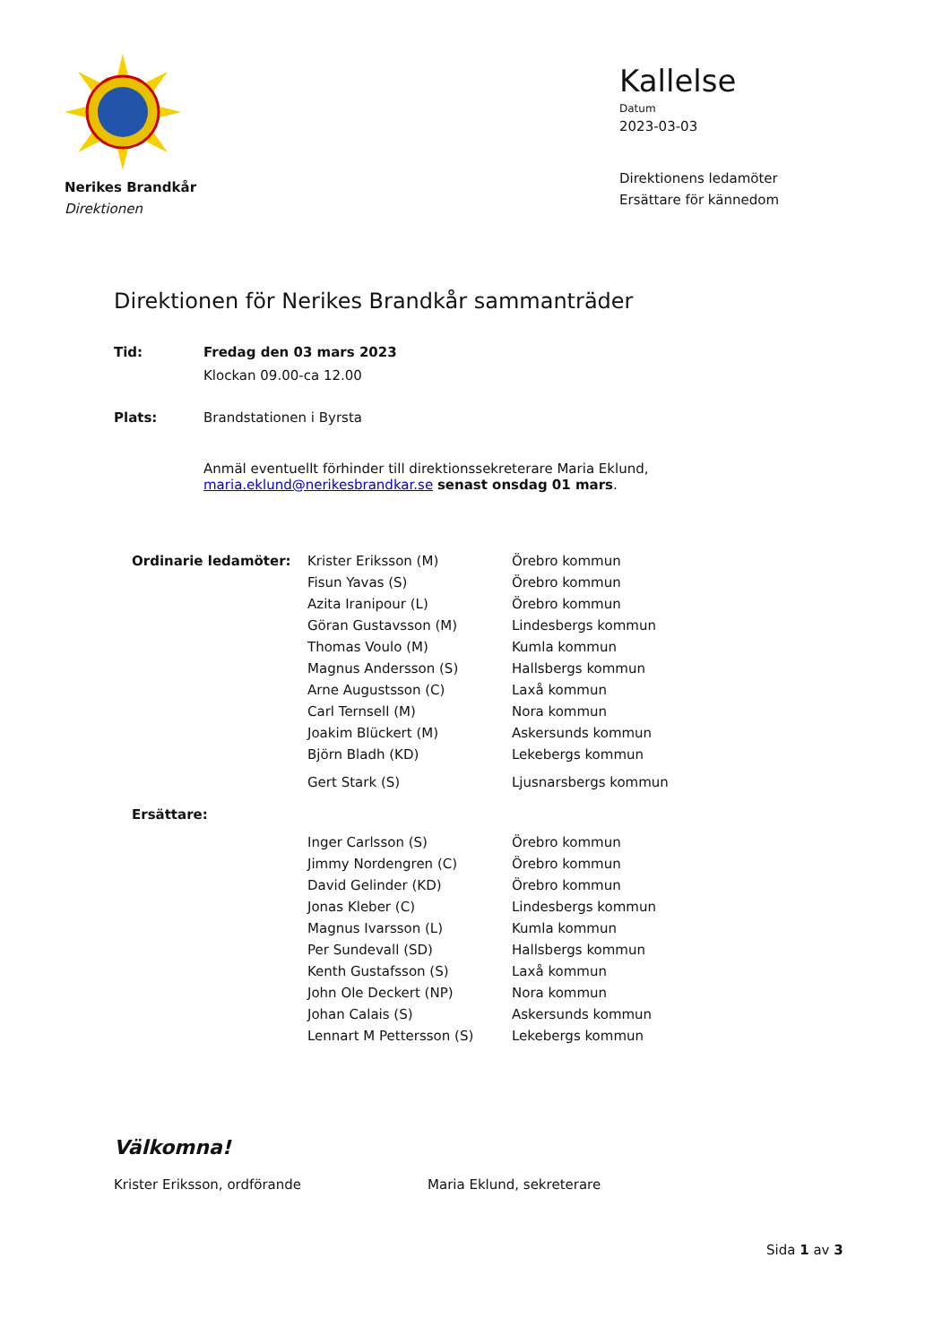Nerikes Brandkår
Direktionen
Kallelse
Datum
2023-03-03
Direktionens ledamöter
Ersättare för kännedom
Direktionen för Nerikes Brandkår sammanträder
| Tid: | Fredag den 03 mars 2023 |
| | Klockan 09.00-ca 12.00 |
| Plats: | Brandstationen i Byrsta |
| | Anmäl eventuellt förhinder till direktionssekreterare Maria Eklund, maria.eklund@nerikesbrandkar.se senast onsdag 01 mars . |
| Ordinarie ledamöter: | Krister Eriksson (M) | Örebro kommun |
| | Fisun Yavas (S) | Örebro kommun |
| | Azita Iranipour (L) | Örebro kommun |
| | Göran Gustavsson (M) | Lindesbergs kommun |
| | Thomas Voulo (M) | Kumla kommun |
| | Magnus Andersson (S) | Hallsbergs kommun |
| | Arne Augustsson (C) | Laxå kommun |
| | Carl Ternsell (M) | Nora kommun |
| | Joakim Blückert (M) | Askersunds kommun |
| | Björn Bladh (KD) | Lekebergs kommun |
| | Gert Stark (S) | Ljusnarsbergs kommun |
| Ersättare: | | |
| | Inger Carlsson (S) | Örebro kommun |
| | Jimmy Nordengren (C) | Örebro kommun |
| | David Gelinder (KD) | Örebro kommun |
| | Jonas Kleber (C) | Lindesbergs kommun |
| | Magnus Ivarsson (L) | Kumla kommun |
| | Per Sundevall (SD) | Hallsbergs kommun |
| | Kenth Gustafsson (S) | Laxå kommun |
| | John Ole Deckert (NP) | Nora kommun |
| | Johan Calais (S) | Askersunds kommun |
| | Lennart M Pettersson (S) | Lekebergs kommun |
Välkomna!
Krister Eriksson, ordförande Maria Eklund, sekreterare
Sida 1 av 3